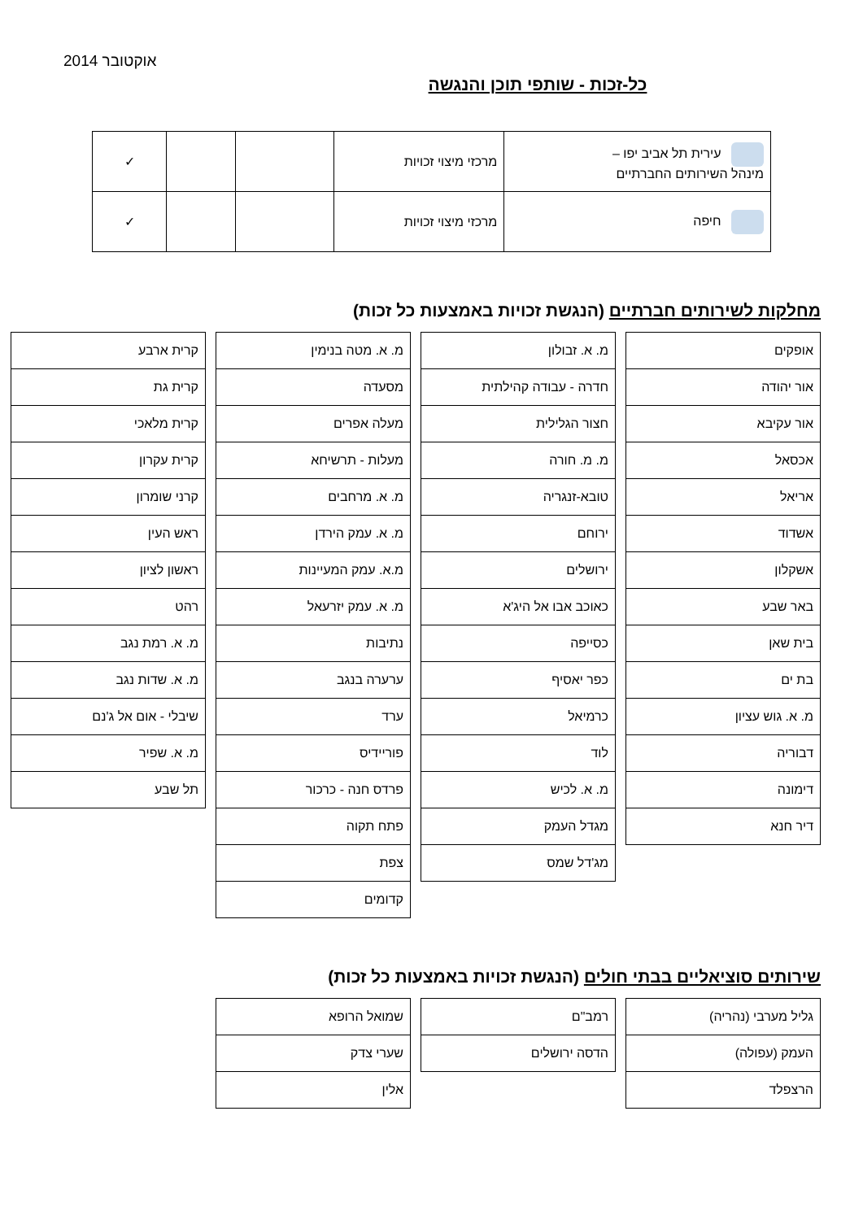אוקטובר 2014
כל-זכות - שותפי תוכן והנגשה
| עירית תל אביב יפו – מינהל השירותים החברתיים | מרכזי מיצוי זכויות | | | ✓ |
| חיפה | מרכזי מיצוי זכויות | | | ✓ |
מחלקות לשירותים חברתיים (הנגשת זכויות באמצעות כל זכות)
| אופקים |
| אור יהודה |
| אור עקיבא |
| אכסאל |
| אריאל |
| אשדוד |
| אשקלון |
| באר שבע |
| בית שאן |
| בת ים |
| מ. א. גוש עציון |
| דבוריה |
| דימונה |
| דיר חנא |
| מ. א. זבולון |
| חדרה - עבודה קהילתית |
| חצור הגלילית |
| מ. מ. חורה |
| טובא-זנגריה |
| ירוחם |
| ירושלים |
| כאוכב אבו אל היג'א |
| כסייפה |
| כפר יאסיף |
| כרמיאל |
| לוד |
| מ. א. לכיש |
| מגדל העמק |
| מג'דל שמס |
| מ. א. מטה בנימין |
| מסעדה |
| מעלה אפרים |
| מעלות - תרשיחא |
| מ. א. מרחבים |
| מ. א. עמק הירדן |
| מ.א. עמק המעיינות |
| מ. א. עמק יזרעאל |
| נתיבות |
| ערערה בנגב |
| ערד |
| פוריידיס |
| פרדס חנה - כרכור |
| פתח תקוה |
| צפת |
| קדומים |
| קרית ארבע |
| קרית גת |
| קרית מלאכי |
| קרית עקרון |
| קרני שומרון |
| ראש העין |
| ראשון לציון |
| רהט |
| מ. א. רמת נגב |
| מ. א. שדות נגב |
| שיבלי - אום אל ג'נם |
| מ. א. שפיר |
| תל שבע |
שירותים סוציאליים בבתי חולים (הנגשת זכויות באמצעות כל זכות)
| גליל מערבי (נהריה) |
| העמק (עפולה) |
| הרצפלד |
| רמב"ם |
| הדסה ירושלים |
| שמואל הרופא |
| שערי צדק |
| אלין |